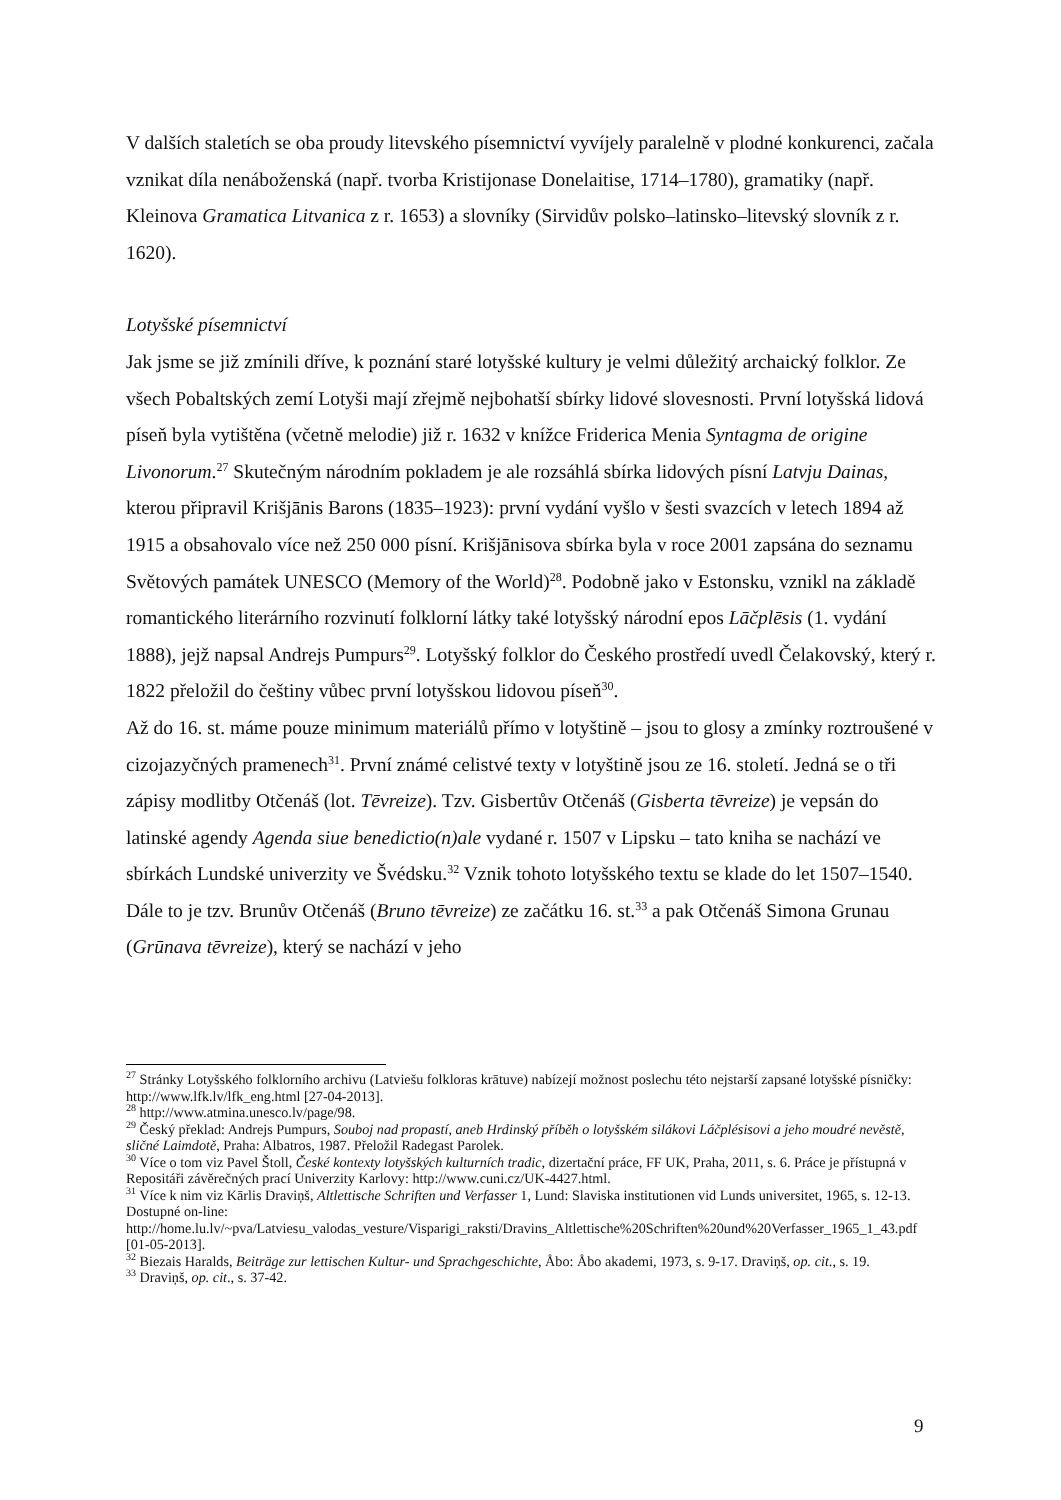V dalších staletích se oba proudy litevského písemnictví vyvíjely paralelně v plodné konkurenci, začala vznikat díla nenáboženská (např. tvorba Kristijonase Donelaitise, 1714–1780), gramatiky (např. Kleinova Gramatica Litvanica z r. 1653) a slovníky (Sirvidův polsko–latinsko–litevský slovník z r. 1620).
Lotyšské písemnictví
Jak jsme se již zmínili dříve, k poznání staré lotyšské kultury je velmi důležitý archaický folklor. Ze všech Pobaltských zemí Lotyši mají zřejmě nejbohatší sbírky lidové slovesnosti. První lotyšská lidová píseň byla vytištěna (včetně melodie) již r. 1632 v knížce Friderica Menia Syntagma de origine Livonorum.<sup>27</sup> Skutečným národním pokladem je ale rozsáhlá sbírka lidových písní Latvju Dainas, kterou připravil Krišjānis Barons (1835–1923): první vydání vyšlo v šesti svazcích v letech 1894 až 1915 a obsahovalo více než 250 000 písní. Krišjānisova sbírka byla v roce 2001 zapsána do seznamu Světových památek UNESCO (Memory of the World)<sup>28</sup>. Podobně jako v Estonsku, vznikl na základě romantického literárního rozvinutí folklorní látky také lotyšský národní epos Lāčplēsis (1. vydání 1888), jejž napsal Andrejs Pumpurs<sup>29</sup>. Lotyšský folklor do Českého prostředí uvedl Čelakovský, který r. 1822 přeložil do češtiny vůbec první lotyšskou lidovou píseň<sup>30</sup>.
Až do 16. st. máme pouze minimum materiálů přímo v lotyštině – jsou to glosy a zmínky roztroušené v cizojazyčných pramenech<sup>31</sup>. První známé celistvé texty v lotyštině jsou ze 16. století. Jedná se o tři zápisy modlitby Otčenáš (lot. Tēvreize). Tzv. Gisbertův Otčenáš (Gisberta tēvreize) je vepsán do latinské agendy Agenda siue benedictio(n)ale vydané r. 1507 v Lipsku – tato kniha se nachází ve sbírkách Lundské univerzity ve Švédsku.<sup>32</sup> Vznik tohoto lotyšského textu se klade do let 1507–1540. Dále to je tzv. Brunův Otčenáš (Bruno tēvreize) ze začátku 16. st.<sup>33</sup> a pak Otčenáš Simona Grunau (Grūnava tēvreize), který se nachází v jeho
<sup>27</sup> Stránky Lotyšského folklorního archivu (Latviešu folkloras krātuve) nabízejí možnost poslechu této nejstarší zapsané lotyšské písničky: http://www.lfk.lv/lfk_eng.html [27-04-2013].
<sup>28</sup> http://www.atmina.unesco.lv/page/98.
<sup>29</sup> Český překlad: Andrejs Pumpurs, Souboj nad propastí, aneb Hrdinský příběh o lotyšském silákovi Láčplésisovi a jeho moudré nevěstě, sličné Laimdotě, Praha: Albatros, 1987. Přeložil Radegast Parolek.
<sup>30</sup> Více o tom viz Pavel Štoll, České kontexty lotyšských kulturních tradic, dizertační práce, FF UK, Praha, 2011, s. 6. Práce je přístupná v Repositáři závěrečných prací Univerzity Karlovy: http://www.cuni.cz/UK-4427.html.
<sup>31</sup> Více k nim viz Kārlis Draviņš, Altlettische Schriften und Verfasser 1, Lund: Slaviska institutionen vid Lunds universitet, 1965, s. 12-13. Dostupné on-line: http://home.lu.lv/~pva/Latviesu_valodas_vesture/Visparigi_raksti/Dravins_Altlettische%20Schriften%20und%20Verfasser_1965_1_43.pdf [01-05-2013].
<sup>32</sup> Biezais Haralds, Beiträge zur lettischen Kultur- und Sprachgeschichte, Åbo: Åbo akademi, 1973, s. 9-17. Draviņš, op. cit., s. 19.
<sup>33</sup> Draviņš, op. cit., s. 37-42.
9